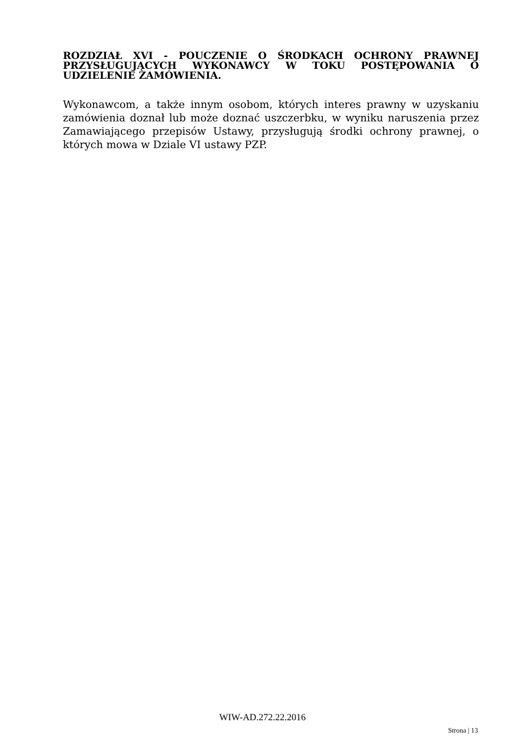ROZDZIAŁ XVI - POUCZENIE O ŚRODKACH OCHRONY PRAWNEJ PRZYSŁUGUJĄCYCH WYKONAWCY W TOKU POSTĘPOWANIA O UDZIELENIE ZAMÓWIENIA.
Wykonawcom, a także innym osobom, których interes prawny w uzyskaniu zamówienia doznał lub może doznać uszczerbku, w wyniku naruszenia przez Zamawiającego przepisów Ustawy, przysługują środki ochrony prawnej, o których mowa w Dziale VI ustawy PZP.
WIW-AD.272.22.2016
Strona | 13